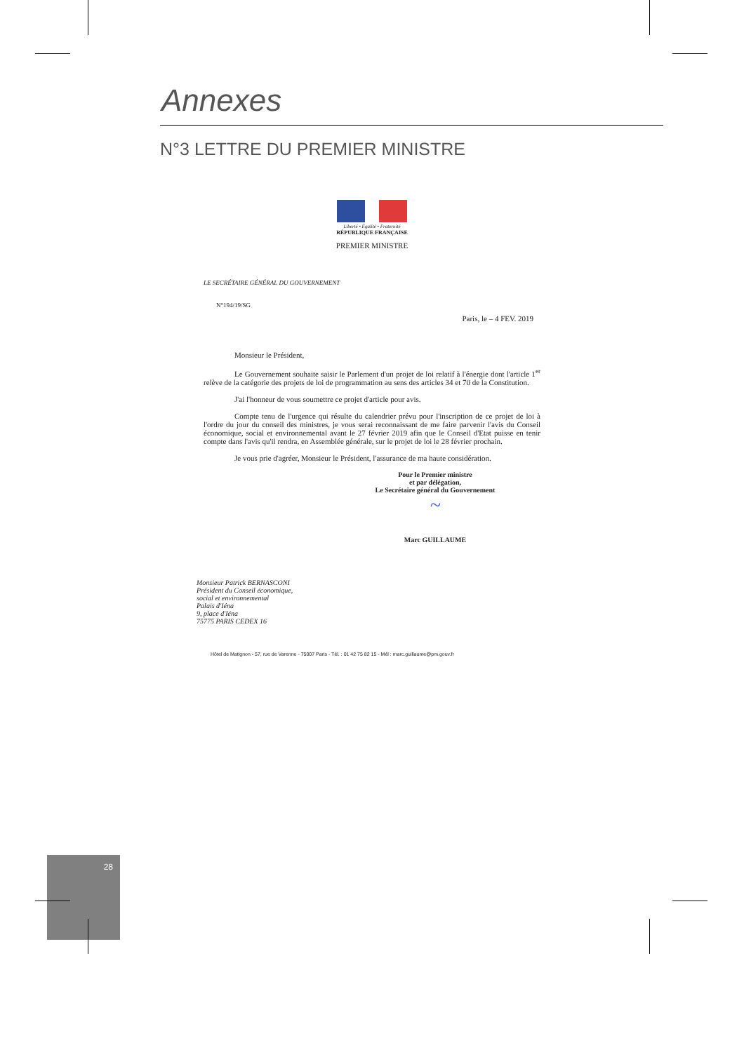Annexes
N°3 LETTRE DU PREMIER MINISTRE
Liberté • Égalité • Fraternité
RÉPUBLIQUE FRANÇAISE
PREMIER MINISTRE
LE SECRÉTAIRE GÉNÉRAL DU GOUVERNEMENT
N°194/19/SG
Paris, le – 4 FEV. 2019
Monsieur le Président,
Le Gouvernement souhaite saisir le Parlement d'un projet de loi relatif à l'énergie dont l'article 1<sup>er</sup> relève de la catégorie des projets de loi de programmation au sens des articles 34 et 70 de la Constitution.
J'ai l'honneur de vous soumettre ce projet d'article pour avis.
Compte tenu de l'urgence qui résulte du calendrier prévu pour l'inscription de ce projet de loi à l'ordre du jour du conseil des ministres, je vous serai reconnaissant de me faire parvenir l'avis du Conseil économique, social et environnemental avant le 27 février 2019 afin que le Conseil d'Etat puisse en tenir compte dans l'avis qu'il rendra, en Assemblée générale, sur le projet de loi le 28 février prochain.
Je vous prie d'agréer, Monsieur le Président, l'assurance de ma haute considération.
Pour le Premier ministre
et par délégation,
Le Secrétaire général du Gouvernement
~
Marc GUILLAUME
Monsieur Patrick BERNASCONI
Président du Conseil économique,
social et environnemental
Palais d'Iéna
9, place d'Iéna
75775 PARIS CEDEX 16
Hôtel de Matignon - 57, rue de Varenne - 75007 Paris - Tél. : 01 42 75 82 15 - Mél : marc.guillaume@pm.gouv.fr
28